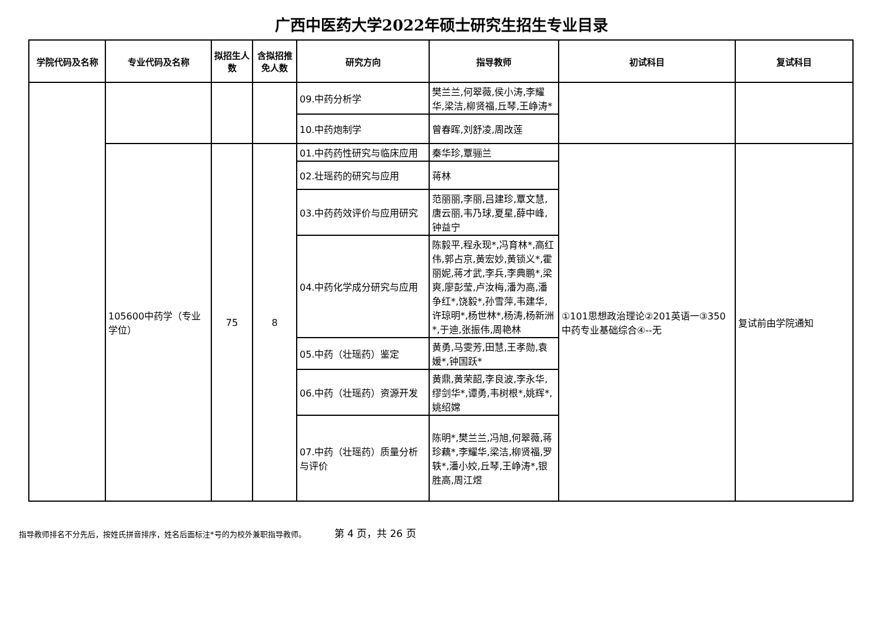广西中医药大学2022年硕士研究生招生专业目录
| 学院代码及名称 | 专业代码及名称 | 拟招生人数 | 含拟招推免人数 | 研究方向 | 指导教师 | 初试科目 | 复试科目 |
| --- | --- | --- | --- | --- | --- | --- | --- |
| | | | | 09.中药分析学 | 樊兰兰,何翠薇,侯小涛,李耀华,梁洁,柳贤福,丘琴,王峥涛* | | |
| | | | | 10.中药炮制学 | 曾春晖,刘舒凌,周改莲 | | |
| | 105600中药学（专业学位） | 75 | 8 | 01.中药药性研究与临床应用 | 秦华珍,覃骊兰 | ①101思想政治理论②201英语一③350中药专业基础综合④--无 | 复试前由学院通知 |
| | | | | 02.壮瑶药的研究与应用 | 蒋林 | | |
| | | | | 03.中药药效评价与应用研究 | 范丽丽,李丽,吕建珍,覃文慧,唐云丽,韦乃球,夏星,薛中峰,钟益宁 | | |
| | | | | 04.中药化学成分研究与应用 | 陈毅平,程永现*,冯育林*,高红伟,郭占京,黄宏妙,黄锁义*,霍丽妮,蒋才武,李兵,李典鹏*,梁爽,廖彭莹,卢汝梅,潘为高,潘争红*,饶毅*,孙雪萍,韦建华,许琼明*,杨世林*,杨涛,杨新洲*,于迪,张振伟,周艳林 | | |
| | | | | 05.中药（壮瑶药）鉴定 | 黄勇,马雯芳,田慧,王孝勋,袁媛*,钟国跃* | | |
| | | | | 06.中药（壮瑶药）资源开发 | 黄鼎,黄荣韶,李良波,李永华,缪剑华*,谭勇,韦树根*,姚辉*,姚绍嫦 | | |
| | | | | 07.中药（壮瑶药）质量分析与评价 | 陈明*,樊兰兰,冯旭,何翠薇,蒋珍藕*,李耀华,梁洁,柳贤福,罗轶*,潘小姣,丘琴,王峥涛*,银胜高,周江煜 | | |
指导教师排名不分先后，按姓氏拼音排序，姓名后面标注*号的为校外兼职指导教师。 第 4 页，共 26 页